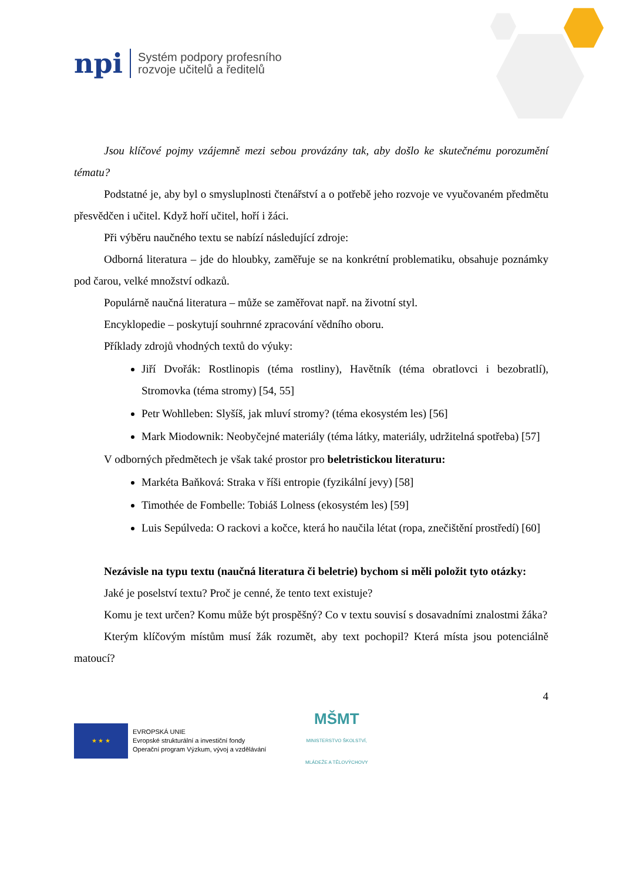npi
Systém podpory profesního
rozvoje učitelů a ředitelů
Jsou klíčové pojmy vzájemně mezi sebou provázány tak, aby došlo ke skutečnému porozumění tématu?
Podstatné je, aby byl o smysluplnosti čtenářství a o potřebě jeho rozvoje ve vyučovaném předmětu přesvědčen i učitel. Když hoří učitel, hoří i žáci.
Při výběru naučného textu se nabízí následující zdroje:
Odborná literatura – jde do hloubky, zaměřuje se na konkrétní problematiku, obsahuje poznámky pod čarou, velké množství odkazů.
Populárně naučná literatura – může se zaměřovat např. na životní styl.
Encyklopedie – poskytují souhrnné zpracování vědního oboru.
Příklady zdrojů vhodných textů do výuky:
Jiří Dvořák: Rostlinopis (téma rostliny), Havětník (téma obratlovci i bezobratlí), Stromovka (téma stromy) [54, 55]
Petr Wohlleben: Slyšíš, jak mluví stromy? (téma ekosystém les) [56]
Mark Miodownik: Neobyčejné materiály (téma látky, materiály, udržitelná spotřeba) [57]
V odborných předmětech je však také prostor pro beletristickou literaturu:
Markéta Baňková: Straka v říši entropie (fyzikální jevy) [58]
Timothée de Fombelle: Tobiáš Lolness (ekosystém les) [59]
Luis Sepúlveda: O rackovi a kočce, která ho naučila létat (ropa, znečištění prostředí) [60]
Nezávisle na typu textu (naučná literatura či beletrie) bychom si měli položit tyto otázky:
Jaké je poselství textu? Proč je cenné, že tento text existuje?
Komu je text určen? Komu může být prospěšný? Co v textu souvisí s dosavadními znalostmi žáka?
Kterým klíčovým místům musí žák rozumět, aby text pochopil? Která místa jsou potenciálně matoucí?
4
★ ★ ★
EVROPSKÁ UNIE
Evropské strukturální a investiční fondy
Operační program Výzkum, vývoj a vzdělávání
MŠMT
MINISTERSTVO ŠKOLSTVÍ,
MLÁDEŽE A TĚLOVÝCHOVY